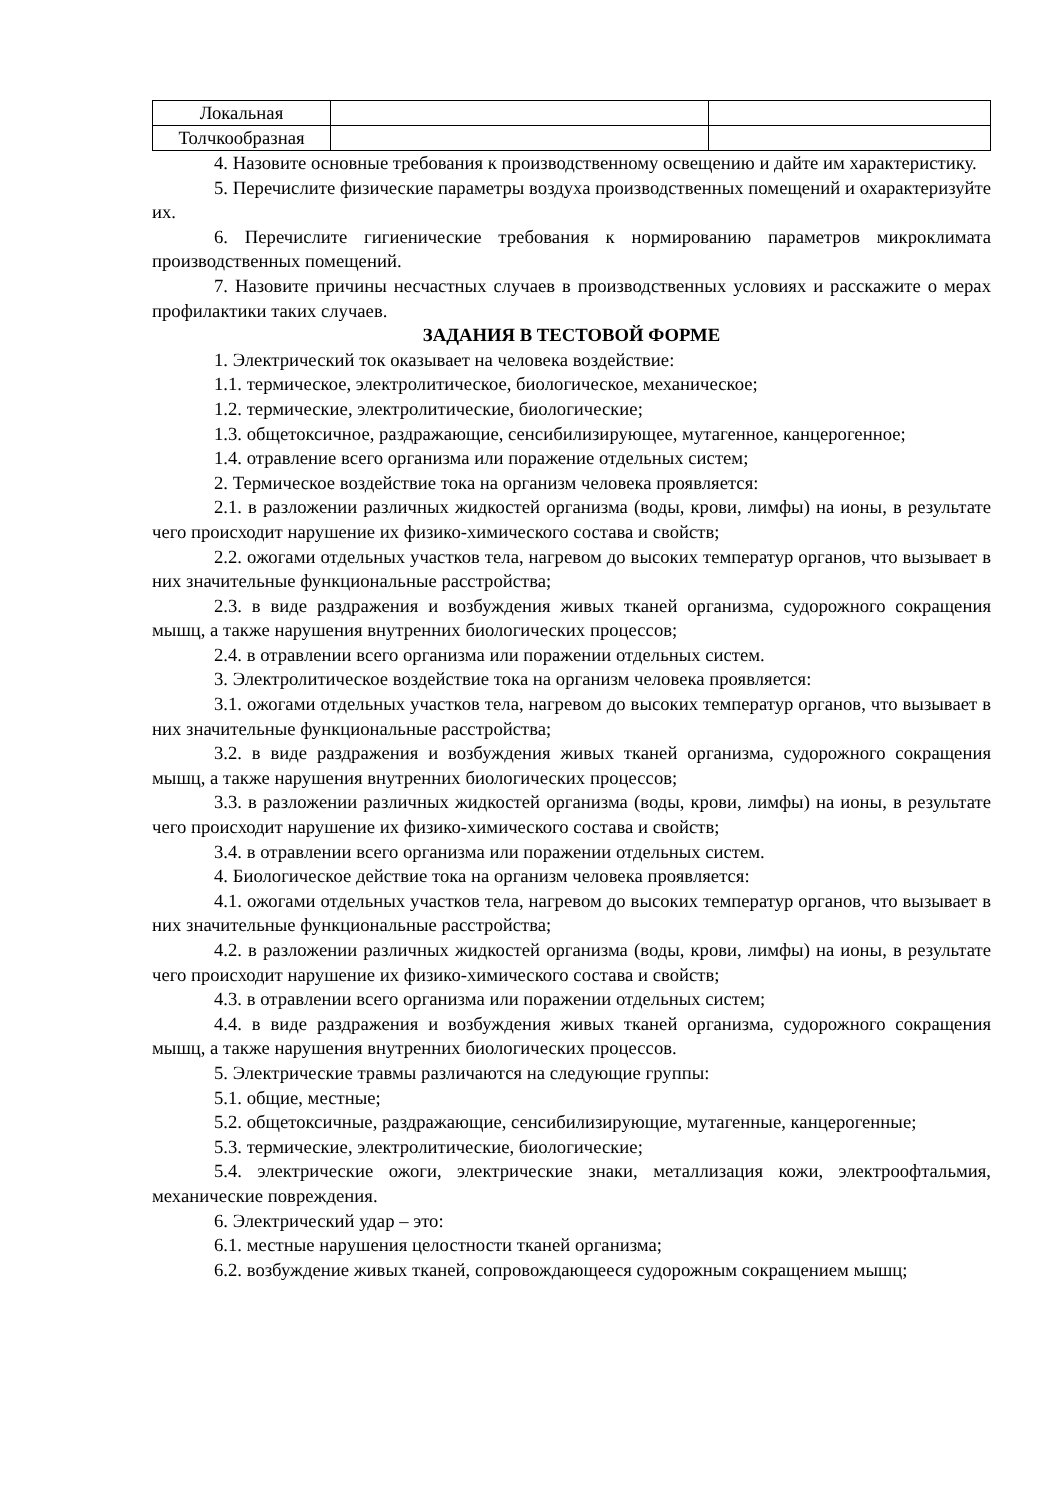| Локальная | | |
| Толчкообразная | | |
4. Назовите основные требования к производственному освещению и дайте им характеристику.
5. Перечислите физические параметры воздуха производственных помещений и охарактеризуйте их.
6. Перечислите гигиенические требования к нормированию параметров микроклимата производственных помещений.
7. Назовите причины несчастных случаев в производственных условиях и расскажите о мерах профилактики таких случаев.
ЗАДАНИЯ В ТЕСТОВОЙ ФОРМЕ
1. Электрический ток оказывает на человека воздействие:
1.1. термическое, электролитическое, биологическое, механическое;
1.2. термические, электролитические, биологические;
1.3. общетоксичное, раздражающие, сенсибилизирующее, мутагенное, канцерогенное;
1.4. отравление всего организма или поражение отдельных систем;
2. Термическое воздействие тока на организм человека проявляется:
2.1. в разложении различных жидкостей организма (воды, крови, лимфы) на ионы, в результате чего происходит нарушение их физико-химического состава и свойств;
2.2. ожогами отдельных участков тела, нагревом до высоких температур органов, что вызывает в них значительные функциональные расстройства;
2.3. в виде раздражения и возбуждения живых тканей организма, судорожного сокращения мышц, а также нарушения внутренних биологических процессов;
2.4. в отравлении всего организма или поражении отдельных систем.
3. Электролитическое воздействие тока на организм человека проявляется:
3.1. ожогами отдельных участков тела, нагревом до высоких температур органов, что вызывает в них значительные функциональные расстройства;
3.2. в виде раздражения и возбуждения живых тканей организма, судорожного сокращения мышц, а также нарушения внутренних биологических процессов;
3.3. в разложении различных жидкостей организма (воды, крови, лимфы) на ионы, в результате чего происходит нарушение их физико-химического состава и свойств;
3.4. в отравлении всего организма или поражении отдельных систем.
4. Биологическое действие тока на организм человека проявляется:
4.1. ожогами отдельных участков тела, нагревом до высоких температур органов, что вызывает в них значительные функциональные расстройства;
4.2. в разложении различных жидкостей организма (воды, крови, лимфы) на ионы, в результате чего происходит нарушение их физико-химического состава и свойств;
4.3. в отравлении всего организма или поражении отдельных систем;
4.4. в виде раздражения и возбуждения живых тканей организма, судорожного сокращения мышц, а также нарушения внутренних биологических процессов.
5. Электрические травмы различаются на следующие группы:
5.1. общие, местные;
5.2. общетоксичные, раздражающие, сенсибилизирующие, мутагенные, канцерогенные;
5.3. термические, электролитические, биологические;
5.4. электрические ожоги, электрические знаки, металлизация кожи, электроофтальмия, механические повреждения.
6. Электрический удар – это:
6.1. местные нарушения целостности тканей организма;
6.2. возбуждение живых тканей, сопровождающееся судорожным сокращением мышц;